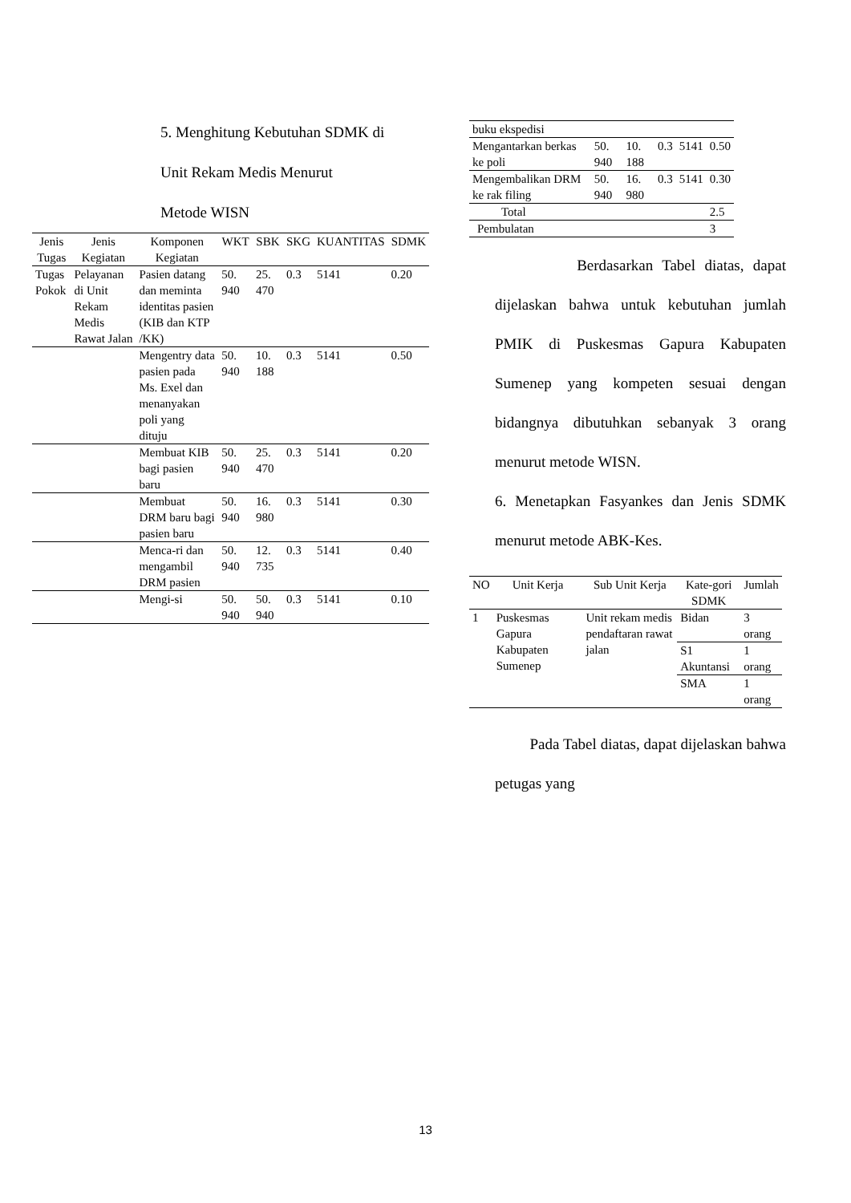5. Menghitung Kebutuhan SDMK di
Unit Rekam Medis Menurut
Metode WISN
| Jenis Tugas | Jenis Kegiatan | Komponen Kegiatan | WKT | SBK | SKG | KUANTITAS | SDMK |
| --- | --- | --- | --- | --- | --- | --- | --- |
| Tugas Pokok | Pelayanan di Unit Rekam Medis Rawat Jalan | Pasien datang dan meminta identitas pasien (KIB dan KTP /KK) | 50. 940 | 25. 470 | 0.3 | 5141 | 0.20 |
| | | Mengentry data pasien pada Ms. Exel dan menanyakan poli yang dituju | 50. 940 | 10. 188 | 0.3 | 5141 | 0.50 |
| | | Membuat KIB bagi pasien baru | 50. 940 | 25. 470 | 0.3 | 5141 | 0.20 |
| | | Membuat DRM baru bagi pasien baru | 50. 940 | 16. 980 | 0.3 | 5141 | 0.30 |
| | | Menca-ri dan mengambil DRM pasien | 50. 940 | 12. 735 | 0.3 | 5141 | 0.40 |
| | | Mengi-si | 50. 940 | 50. 940 | 0.3 | 5141 | 0.10 |
| buku ekspedisi | | | | | |
| Mengantarkan berkas ke poli | 50. 940 | 10. 188 | 0.3 | 5141 | 0.50 |
| Mengembalikan DRM ke rak filing | 50. 940 | 16. 980 | 0.3 | 5141 | 0.30 |
| Total | | | | | 2.5 |
| Pembulatan | | | | | 3 |
Berdasarkan Tabel diatas, dapat dijelaskan bahwa untuk kebutuhan jumlah PMIK di Puskesmas Gapura Kabupaten Sumenep yang kompeten sesuai dengan bidangnya dibutuhkan sebanyak 3 orang menurut metode WISN.
6. Menetapkan Fasyankes dan Jenis SDMK menurut metode ABK-Kes.
| NO | Unit Kerja | Sub Unit Kerja | Kate-gori SDMK | Jumlah |
| --- | --- | --- | --- | --- |
| 1 | Puskesmas Gapura Kabupaten Sumenep | Unit rekam medis pendaftaran rawat jalan | Bidan | 3 orang |
| | | | S1 Akuntansi | 1 orang |
| | | | SMA | 1 orang |
Pada Tabel diatas, dapat dijelaskan bahwa petugas yang
13